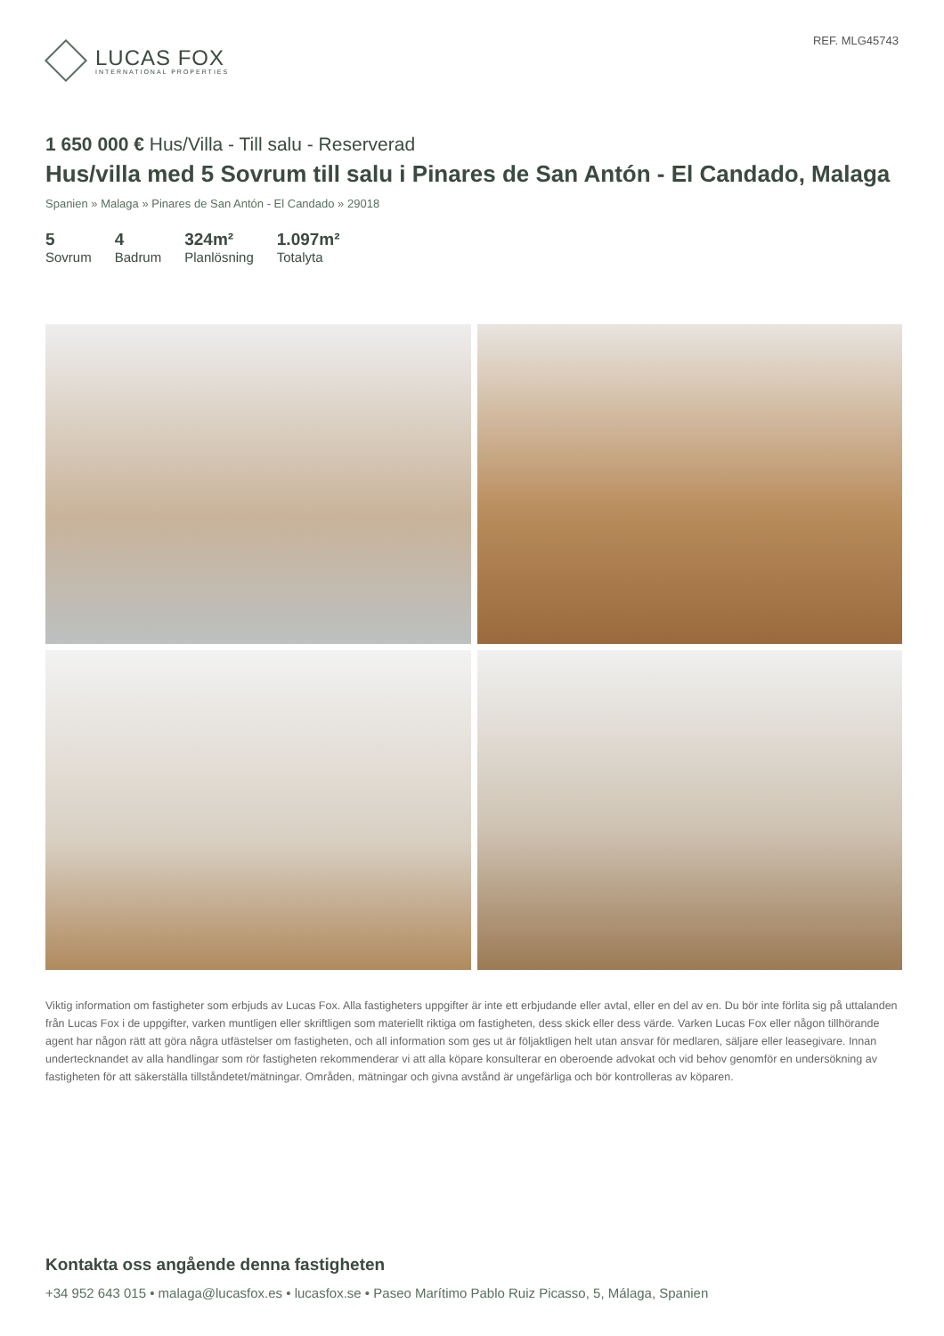LUCAS FOX
INTERNATIONAL PROPERTIES
REF. MLG45743
1 650 000 € Hus/Villa - Till salu - Reserverad
Hus/villa med 5 Sovrum till salu i Pinares de San Antón - El Candado, Malaga
Spanien » Malaga » Pinares de San Antón - El Candado » 29018
5
Sovrum
4
Badrum
324m²
Planlösning
1.097m²
Totalyta
Viktig information om fastigheter som erbjuds av Lucas Fox. Alla fastigheters uppgifter är inte ett erbjudande eller avtal, eller en del av en. Du bör inte förlita sig på uttalanden från Lucas Fox i de uppgifter, varken muntligen eller skriftligen som materiellt riktiga om fastigheten, dess skick eller dess värde. Varken Lucas Fox eller någon tillhörande agent har någon rätt att göra några utfästelser om fastigheten, och all information som ges ut är följaktligen helt utan ansvar för medlaren, säljare eller leasegivare. Innan undertecknandet av alla handlingar som rör fastigheten rekommenderar vi att alla köpare konsulterar en oberoende advokat och vid behov genomför en undersökning av fastigheten för att säkerställa tillståndetet/mätningar. Områden, mätningar och givna avstånd är ungefärliga och bör kontrolleras av köparen.
Kontakta oss angående denna fastigheten
+34 952 643 015 • malaga@lucasfox.es • lucasfox.se • Paseo Marítimo Pablo Ruiz Picasso, 5, Málaga, Spanien